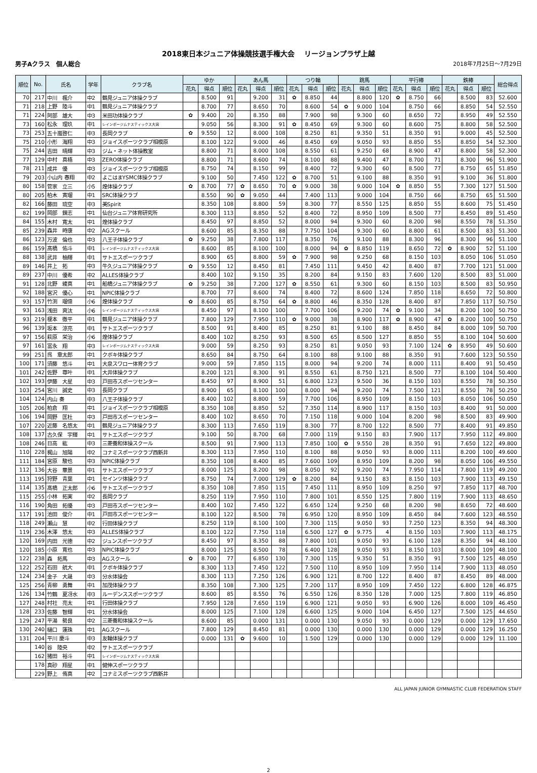2018東日本ジュニア体操競技選手権大会　 リージョンプラザ上越
男子Aクラス　個人総合 2018年7月25日～7月29日
| 順位 | No. | 氏名 | 学年 | クラブ名 | ゆか | | | あん馬 | | | つり輪 | | | 跳馬 | | | 平行棒 | | | 鉄棒 | | | 総合得点 |
| --- | --- | --- | --- | --- | --- | --- | --- | --- | --- | --- | --- | --- | --- | --- | --- | --- | --- | --- | --- | --- | --- | --- | --- |
| | | | | | 花丸 | 得点 | 順位 | 花丸 | 得点 | 順位 | 花丸 | 得点 | 順位 | 花丸 | 得点 | 順位 | 花丸 | 得点 | 順位 | 花丸 | 得点 | 順位 | |
| 70 | 217 | 中川 楓介 | 中2 | 鶴見ジュニア体操クラブ | | 8.500 | 91 | | 9.200 | 31 | ✿ | 8.850 | 44 | | 8.800 | 120 | ✿ | 8.750 | 66 | | 8.500 | 83 | 52.600 |
| 71 | 218 | 上野 陸斗 | 中1 | 鶴見ジュニア体操クラブ | | 8.700 | 77 | | 8.650 | 70 | | 8.600 | 54 | ✿ | 9.000 | 104 | | 8.750 | 66 | | 8.850 | 54 | 52.550 |
| 71 | 224 | 阿部 雄大 | 中3 | 米田功体操クラブ | ✿ | 9.400 | 20 | | 8.350 | 88 | | 7.900 | 98 | | 9.300 | 60 | | 8.650 | 72 | | 8.950 | 49 | 52.550 |
| 73 | 160 | 松永 理玖 | 中1 | レインボージムナスティックス大潟 | | 9.050 | 56 | | 8.300 | 91 | ✿ | 8.450 | 69 | | 9.300 | 60 | | 8.600 | 75 | | 8.800 | 58 | 52.500 |
| 73 | 253 | 五十嵐啓仁 | 中3 | 長岡クラブ | ✿ | 9.550 | 12 | | 8.000 | 108 | | 8.250 | 81 | | 9.350 | 51 | | 8.350 | 91 | | 9.000 | 45 | 52.500 |
| 75 | 210 | 小形 海翔 | 中3 | ジョイスポーツクラブ相模原 | | 8.100 | 122 | | 9.000 | 46 | | 8.450 | 69 | | 9.050 | 93 | | 8.850 | 55 | | 8.850 | 54 | 52.300 |
| 75 | 244 | 吉田 晴輝 | 中3 | ジム・ネット体操教室 | | 8.800 | 71 | | 8.000 | 108 | | 8.550 | 61 | | 9.250 | 68 | | 8.900 | 47 | | 8.800 | 58 | 52.300 |
| 77 | 129 | 中村 真梧 | 中3 | ZERO体操クラブ | | 8.800 | 71 | | 8.600 | 74 | | 8.100 | 88 | | 9.400 | 47 | | 8.700 | 71 | | 8.300 | 96 | 51.900 |
| 78 | 211 | 成井 優 | 中3 | ジョイスポーツクラブ相模原 | | 8.750 | 74 | | 8.150 | 99 | | 8.400 | 72 | | 9.300 | 60 | | 8.500 | 77 | | 8.750 | 65 | 51.850 |
| 79 | 203 | 小山内 春翔 | 中2 | よこはまYSMC体操クラブ | | 9.100 | 50 | | 7.450 | 122 | ✿ | 8.700 | 51 | | 9.100 | 88 | | 8.350 | 91 | | 9.100 | 36 | 51.800 |
| 80 | 158 | 菅家 立三 | 小5 | 煌体操クラブ | ✿ | 8.700 | 77 | ✿ | 8.650 | 70 | ✿ | 9.000 | 38 | | 9.000 | 104 | ✿ | 8.850 | 55 | | 7.300 | 127 | 51.500 |
| 80 | 205 | 柏木 寅瑠 | 中1 | SRC体操クラブ | | 8.550 | 90 | ✿ | 9.050 | 44 | | 7.400 | 113 | | 9.000 | 104 | | 8.750 | 66 | | 8.750 | 65 | 51.500 |
| 82 | 166 | 藤田 琉空 | 中3 | 美Spirit | | 8.350 | 108 | | 8.800 | 59 | | 8.300 | 77 | | 8.550 | 125 | | 8.850 | 55 | | 8.600 | 75 | 51.450 |
| 82 | 199 | 岡部 錬志 | 中1 | 仙台ジュニア体育研究所 | | 8.300 | 113 | | 8.850 | 52 | | 8.400 | 72 | | 8.950 | 109 | | 8.500 | 77 | | 8.450 | 89 | 51.450 |
| 84 | 155 | 木村 寛太 | 中1 | 煌体操クラブ | | 8.450 | 97 | | 8.850 | 52 | | 8.000 | 94 | | 9.300 | 60 | | 8.200 | 98 | | 8.550 | 78 | 51.350 |
| 85 | 239 | 森井 時康 | 中2 | AGスクール | | 8.600 | 85 | | 8.350 | 88 | | 7.750 | 104 | | 9.300 | 60 | | 8.800 | 61 | | 8.500 | 83 | 51.300 |
| 86 | 123 | 万波 倫也 | 中3 | 八王子体操クラブ | ✿ | 9.250 | 38 | | 7.800 | 117 | | 8.350 | 76 | | 9.100 | 88 | | 8.300 | 96 | | 8.300 | 96 | 51.100 |
| 86 | 159 | 髙橋 佑斗 | 中1 | レインボージムナスティックス大潟 | | 8.600 | 85 | | 8.100 | 100 | | 8.000 | 94 | ✿ | 8.850 | 119 | | 8.650 | 72 | ✿ | 8.900 | 52 | 51.100 |
| 88 | 138 | 武井 柚輝 | 中1 | サトエスポーツクラブ | | 8.900 | 65 | | 8.800 | 59 | ✿ | 7.900 | 98 | | 9.250 | 68 | | 8.150 | 103 | | 8.050 | 106 | 51.050 |
| 89 | 146 | 井上 拓 | 中3 | 牛久ジュニア体操クラブ | ✿ | 9.550 | 12 | | 8.450 | 81 | | 7.450 | 111 | | 9.450 | 42 | | 8.400 | 87 | | 7.700 | 121 | 51.000 |
| 89 | 237 | 中川 優希 | 中2 | ALLES体操クラブ | | 8.400 | 102 | | 9.150 | 35 | | 8.200 | 84 | | 9.150 | 83 | | 7.600 | 120 | | 8.500 | 83 | 51.000 |
| 91 | 128 | 北野 綾真 | 中1 | 船橋ジュニア体操クラブ | ✿ | 9.250 | 38 | | 7.200 | 127 | ✿ | 8.550 | 61 | | 9.300 | 60 | | 8.150 | 103 | | 8.500 | 83 | 50.950 |
| 92 | 188 | 宮沢 優心 | 中1 | NPIC体操クラブ | | 8.700 | 77 | | 8.600 | 74 | | 8.400 | 72 | | 8.600 | 124 | | 7.850 | 118 | | 8.650 | 72 | 50.800 |
| 93 | 157 | 竹渕 瑠偉 | 小6 | 煌体操クラブ | ✿ | 8.600 | 85 | | 8.750 | 64 | ✿ | 8.800 | 46 | | 8.350 | 128 | | 8.400 | 87 | | 7.850 | 117 | 50.750 |
| 93 | 163 | 浅田 爽汰 | 小6 | レインボージムナスティックス大潟 | | 8.450 | 97 | | 8.100 | 100 | | 7.700 | 106 | | 9.200 | 74 | ✿ | 9.100 | 34 | | 8.200 | 100 | 50.750 |
| 93 | 219 | 榎本 徹平 | 中1 | 鶴見ジュニア体操クラブ | | 7.800 | 129 | | 7.950 | 110 | ✿ | 9.000 | 38 | | 8.900 | 117 | ✿ | 8.900 | 47 | ✿ | 8.200 | 100 | 50.750 |
| 96 | 139 | 坂本 涼亮 | 中1 | サトエスポーツクラブ | | 8.500 | 91 | | 8.400 | 85 | | 8.250 | 81 | | 9.100 | 88 | | 8.450 | 84 | | 8.000 | 109 | 50.700 |
| 97 | 156 | 萩原 栄治 | 小6 | 煌体操クラブ | | 8.400 | 102 | | 8.250 | 93 | | 8.500 | 65 | | 8.500 | 127 | | 8.850 | 55 | | 8.100 | 104 | 50.600 |
| 97 | 161 | 富永 翔 | 中3 | レインボージムナスティックス大潟 | | 9.000 | 59 | | 8.250 | 93 | | 8.250 | 81 | | 9.050 | 93 | | 7.100 | 124 | ✿ | 8.950 | 49 | 50.600 |
| 99 | 251 | 呉 章太郎 | 中1 | クボキ体操クラブ | | 8.650 | 84 | | 8.750 | 64 | | 8.100 | 88 | | 9.100 | 88 | | 8.350 | 91 | | 7.600 | 123 | 50.550 |
| 100 | 171 | 須藤 悠斗 | 中1 | 大泉スワロー体育クラブ | | 9.000 | 59 | | 7.850 | 115 | | 8.000 | 94 | | 9.200 | 74 | | 8.000 | 111 | | 8.400 | 91 | 50.450 |
| 101 | 242 | 佐野 尊叶 | 中1 | 大井体操クラブ | | 8.200 | 121 | | 8.300 | 91 | | 8.550 | 61 | | 8.750 | 121 | | 8.500 | 77 | | 8.100 | 104 | 50.400 |
| 102 | 193 | 伊藤 大星 | 中3 | 戸田市スポーツセンター | | 8.450 | 97 | | 8.900 | 51 | | 6.800 | 123 | | 9.500 | 36 | | 8.150 | 103 | | 8.550 | 78 | 50.350 |
| 103 | 254 | 宮川 誠史 | 中3 | 長岡クラブ | | 8.900 | 65 | | 8.100 | 100 | | 8.000 | 94 | | 9.200 | 74 | | 7.500 | 121 | | 8.550 | 78 | 50.250 |
| 104 | 124 | 内山 奏 | 中3 | 八王子体操クラブ | | 8.400 | 102 | | 8.800 | 59 | | 7.700 | 106 | | 8.950 | 109 | | 8.150 | 103 | | 8.050 | 106 | 50.050 |
| 105 | 206 | 柏倉 翔 | 中1 | ジョイスポーツクラブ相模原 | | 8.350 | 108 | | 8.850 | 52 | | 7.350 | 114 | | 8.900 | 117 | | 8.150 | 103 | | 8.400 | 91 | 50.000 |
| 106 | 194 | 岡野 匡杜 | 中3 | 戸田市スポーツセンター | | 8.400 | 102 | | 8.650 | 70 | | 7.150 | 118 | | 9.000 | 104 | | 8.200 | 98 | | 8.500 | 83 | 49.900 |
| 107 | 220 | 近藤 名悠太 | 中1 | 鶴見ジュニア体操クラブ | | 8.300 | 113 | | 7.650 | 119 | | 8.300 | 77 | | 8.700 | 122 | | 8.500 | 77 | | 8.400 | 91 | 49.850 |
| 108 | 137 | 古久保 宇輝 | 中1 | サトエスポーツクラブ | | 9.100 | 50 | | 8.700 | 68 | | 7.000 | 119 | | 9.150 | 83 | | 7.900 | 117 | | 7.950 | 112 | 49.800 |
| 108 | 246 | 日高 紘 | 中3 | 三菱養和体操スクール | | 8.500 | 91 | | 7.900 | 113 | | 7.850 | 100 | ✿ | 9.550 | 28 | | 8.350 | 91 | | 7.650 | 122 | 49.800 |
| 110 | 228 | 梶山 旭陽 | 中2 | コナミスポーツクラブ西新井 | | 8.300 | 113 | | 7.950 | 110 | | 8.100 | 88 | | 9.050 | 93 | | 8.000 | 111 | | 8.200 | 100 | 49.600 |
| 111 | 184 | 宮原 駿也 | 中3 | NPIC体操クラブ | | 8.350 | 108 | | 8.400 | 85 | | 7.600 | 109 | | 8.950 | 109 | | 8.200 | 98 | | 8.050 | 106 | 49.550 |
| 112 | 136 | 大谷 華景 | 中1 | サトエスポーツクラブ | | 8.000 | 125 | | 8.200 | 98 | | 8.050 | 92 | | 9.200 | 74 | | 7.950 | 114 | | 7.800 | 119 | 49.200 |
| 113 | 195 | 狩野 青葉 | 中1 | セインツ体操クラブ | | 8.750 | 74 | | 7.000 | 129 | ✿ | 8.200 | 84 | | 9.150 | 83 | | 8.150 | 103 | | 7.900 | 113 | 49.150 |
| 114 | 135 | 髙橋 正太郎 | 小6 | サトエスポーツクラブ | | 8.350 | 108 | | 7.850 | 115 | | 7.450 | 111 | | 8.950 | 109 | | 8.250 | 97 | | 7.850 | 117 | 48.700 |
| 115 | 255 | 小林 拓実 | 中2 | 長岡クラブ | | 8.250 | 119 | | 7.950 | 110 | | 7.800 | 101 | | 8.550 | 125 | | 7.800 | 119 | | 7.900 | 113 | 48.650 |
| 116 | 190 | 角田 拓優 | 中3 | 戸田市スポーツセンター | | 8.400 | 102 | | 7.450 | 122 | | 6.650 | 124 | | 9.250 | 68 | | 8.200 | 98 | | 8.650 | 72 | 48.600 |
| 117 | 191 | 池田 俊介 | 中1 | 戸田市スポーツセンター | | 8.100 | 122 | | 8.500 | 78 | | 6.950 | 120 | | 8.950 | 109 | | 8.450 | 84 | | 7.600 | 123 | 48.550 |
| 118 | 249 | 瀬山 慧 | 中2 | 行田体操クラブ | | 8.250 | 119 | | 8.100 | 100 | | 7.300 | 115 | | 9.050 | 93 | | 7.250 | 123 | | 8.350 | 94 | 48.300 |
| 119 | 236 | 木澤 悠太 | 中3 | ALLES体操クラブ | | 8.100 | 122 | | 7.750 | 118 | | 6.500 | 127 | ✿ | 9.775 | 4 | | 8.150 | 103 | | 7.900 | 113 | 48.175 |
| 120 | 169 | 内田 光徳 | 中2 | ジュンスポーツクラブ | | 8.450 | 97 | | 8.350 | 88 | | 7.800 | 101 | | 9.050 | 93 | | 6.100 | 128 | | 8.350 | 94 | 48.100 |
| 120 | 185 | 小原 寛也 | 中3 | NPIC体操クラブ | | 8.000 | 125 | | 8.500 | 78 | | 6.400 | 128 | | 9.050 | 93 | | 8.150 | 103 | | 8.000 | 109 | 48.100 |
| 122 | 238 | 森 拓馬 | 中3 | AGスクール | ✿ | 8.700 | 77 | | 6.850 | 130 | | 7.300 | 115 | | 9.350 | 51 | | 8.350 | 91 | | 7.500 | 125 | 48.050 |
| 122 | 252 | 石田 航大 | 中1 | クボキ体操クラブ | | 8.300 | 113 | | 7.450 | 122 | | 7.500 | 110 | | 8.950 | 109 | | 7.950 | 114 | | 7.900 | 113 | 48.050 |
| 124 | 234 | 金子 大晟 | 中3 | 分水体操会 | | 8.300 | 113 | | 7.250 | 126 | | 6.900 | 121 | | 8.700 | 122 | | 8.400 | 87 | | 8.450 | 89 | 48.000 |
| 125 | 256 | 青柳 勇舞 | 中1 | 加茂体操クラブ | | 8.350 | 108 | | 7.300 | 125 | | 7.200 | 117 | | 8.950 | 109 | | 7.450 | 122 | | 6.800 | 128 | 46.875 |
| 126 | 134 | 竹鶴 夏冴水 | 中3 | ルーデンススポーツクラブ | | 8.600 | 85 | | 8.550 | 76 | | 6.550 | 126 | | 8.350 | 128 | | 7.000 | 125 | | 7.800 | 119 | 46.850 |
| 127 | 248 | 村社 亮太 | 中1 | 行田体操クラブ | | 7.950 | 128 | | 7.650 | 119 | | 6.900 | 121 | | 9.050 | 93 | | 6.900 | 126 | | 8.000 | 109 | 46.450 |
| 128 | 233 | 佐藤 智輝 | 中1 | 分水体操会 | | 8.000 | 125 | | 7.100 | 128 | | 6.600 | 125 | | 9.000 | 104 | | 6.450 | 127 | | 7.500 | 125 | 44.650 |
| 129 | 247 | 平湯 勢良 | 中2 | 三菱養和体操スクール | | 8.600 | 85 | | 0.000 | 131 | | 0.000 | 130 | | 9.050 | 93 | | 0.000 | 129 | | 0.000 | 129 | 17.650 |
| 130 | 240 | 樋口 蓮珠 | 中1 | AGスクール | | 7.800 | 129 | | 8.450 | 81 | | 0.000 | 130 | | 0.000 | 130 | | 0.000 | 129 | | 0.000 | 129 | 16.250 |
| 131 | 204 | 平川 慶斗 | 中3 | 友輪体操クラブ | | 0.000 | 131 | ✿ | 9.600 | 10 | | 1.500 | 129 | | 0.000 | 130 | | 0.000 | 129 | | 0.000 | 129 | 11.100 |
| | 140 | 谷 陸央 | 中2 | サトエスポーツクラブ | | | | | | | | | | | | | | | | | | | |
| | 162 | 猪田 裕斗 | 中1 | レインボージムナスティックス大潟 | | | | | | | | | | | | | | | | | | | |
| | 178 | 真砂 翔星 | 中1 | 健伸スポーツクラブ | | | | | | | | | | | | | | | | | | | |
| | 229 | 野上 侑真 | 中2 | コナミスポーツクラブ西新井 | | | | | | | | | | | | | | | | | | | |
ALL JAPAN JUNIOR GYMNASTIC CLUB FEDERATION STAFF
2